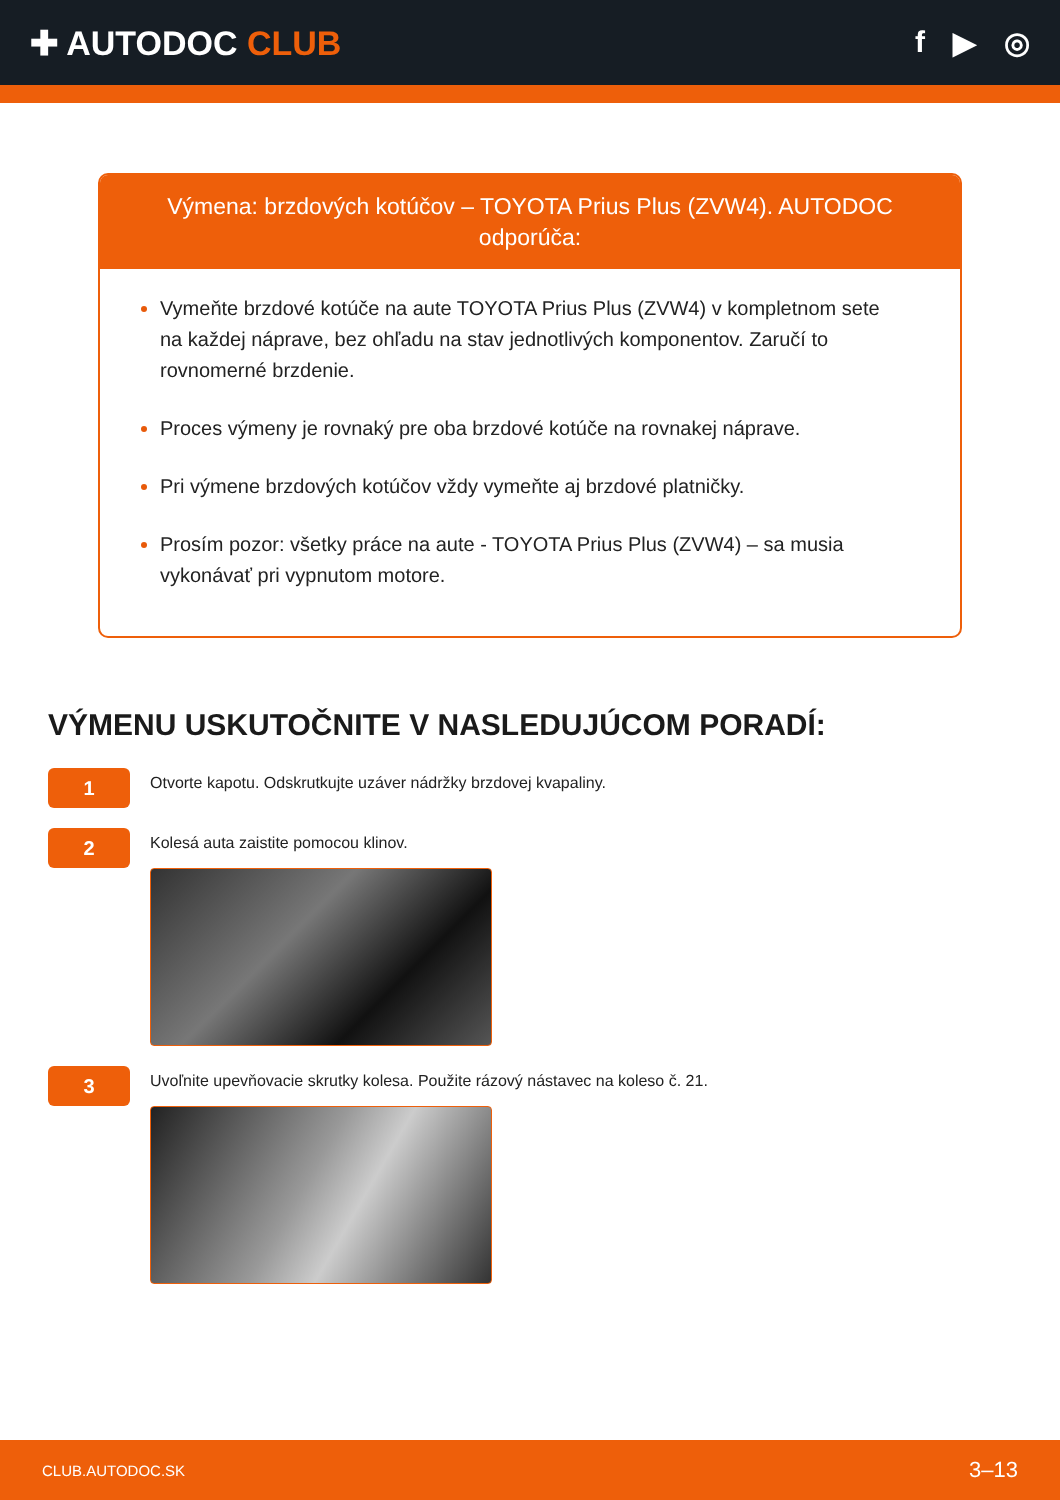✚ AUTODOC CLUB f ▶ ◎
Výmena: brzdových kotúčov – TOYOTA Prius Plus (ZVW4). AUTODOC odporúča:
Vymeňte brzdové kotúče na aute TOYOTA Prius Plus (ZVW4) v kompletnom sete na každej náprave, bez ohľadu na stav jednotlivých komponentov. Zaručí to rovnomerné brzdenie.
Proces výmeny je rovnaký pre oba brzdové kotúče na rovnakej náprave.
Pri výmene brzdových kotúčov vždy vymeňte aj brzdové platničky.
Prosím pozor: všetky práce na aute - TOYOTA Prius Plus (ZVW4) – sa musia vykonávať pri vypnutom motore.
VÝMENU USKUTOČNITE V NASLEDUJÚCOM PORADÍ:
1
Otvorte kapotu. Odskrutkujte uzáver nádržky brzdovej kvapaliny.
2
Kolesá auta zaistite pomocou klinov.
3
Uvoľnite upevňovacie skrutky kolesa. Použite rázový nástavec na koleso č. 21.
CLUB.AUTODOC.SK 3–13